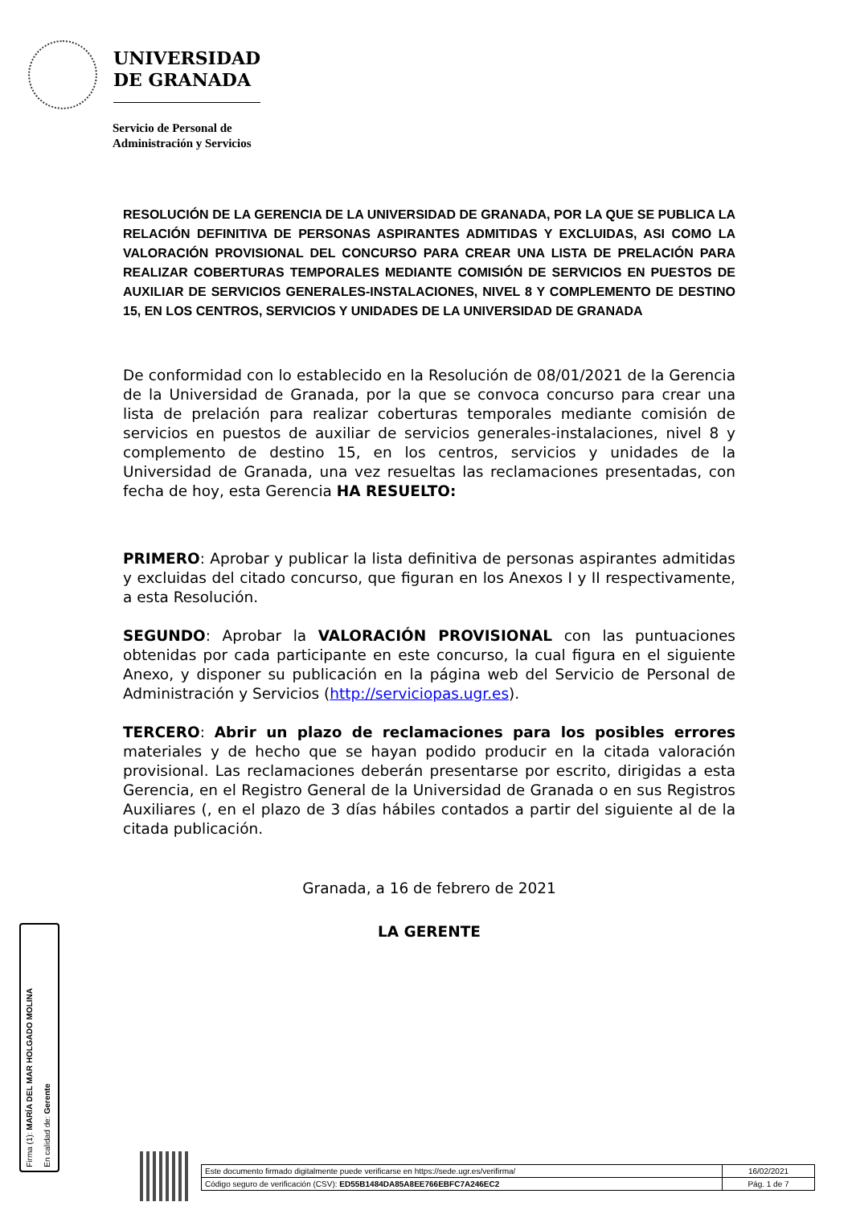UNIVERSIDAD
DE GRANADA
Servicio de Personal de
Administración y Servicios
RESOLUCIÓN DE LA GERENCIA DE LA UNIVERSIDAD DE GRANADA, POR LA QUE SE PUBLICA LA RELACIÓN DEFINITIVA DE PERSONAS ASPIRANTES ADMITIDAS Y EXCLUIDAS, ASI COMO LA VALORACIÓN PROVISIONAL DEL CONCURSO PARA CREAR UNA LISTA DE PRELACIÓN PARA REALIZAR COBERTURAS TEMPORALES MEDIANTE COMISIÓN DE SERVICIOS EN PUESTOS DE AUXILIAR DE SERVICIOS GENERALES-INSTALACIONES, NIVEL 8 Y COMPLEMENTO DE DESTINO 15, EN LOS CENTROS, SERVICIOS Y UNIDADES DE LA UNIVERSIDAD DE GRANADA
De conformidad con lo establecido en la Resolución de 08/01/2021 de la Gerencia de la Universidad de Granada, por la que se convoca concurso para crear una lista de prelación para realizar coberturas temporales mediante comisión de servicios en puestos de auxiliar de servicios generales-instalaciones, nivel 8 y complemento de destino 15, en los centros, servicios y unidades de la Universidad de Granada, una vez resueltas las reclamaciones presentadas, con fecha de hoy, esta Gerencia HA RESUELTO:
PRIMERO: Aprobar y publicar la lista definitiva de personas aspirantes admitidas y excluidas del citado concurso, que figuran en los Anexos I y II respectivamente, a esta Resolución.
SEGUNDO: Aprobar la VALORACIÓN PROVISIONAL con las puntuaciones obtenidas por cada participante en este concurso, la cual figura en el siguiente Anexo, y disponer su publicación en la página web del Servicio de Personal de Administración y Servicios (http://serviciopas.ugr.es).
TERCERO: Abrir un plazo de reclamaciones para los posibles errores materiales y de hecho que se hayan podido producir en la citada valoración provisional. Las reclamaciones deberán presentarse por escrito, dirigidas a esta Gerencia, en el Registro General de la Universidad de Granada o en sus Registros Auxiliares (, en el plazo de 3 días hábiles contados a partir del siguiente al de la citada publicación.
Granada, a 16 de febrero de 2021
LA GERENTE
Firma (1): MARÍA DEL MAR HOLGADO MOLINA
En calidad de: Gerente
| Este documento firmado digitalmente puede verificarse en https://sede.ugr.es/verifirma/ | 16/02/2021 |
| Código seguro de verificación (CSV): ED55B1484DA85A8EE766EBFC7A246EC2 | Pág. 1 de 7 |